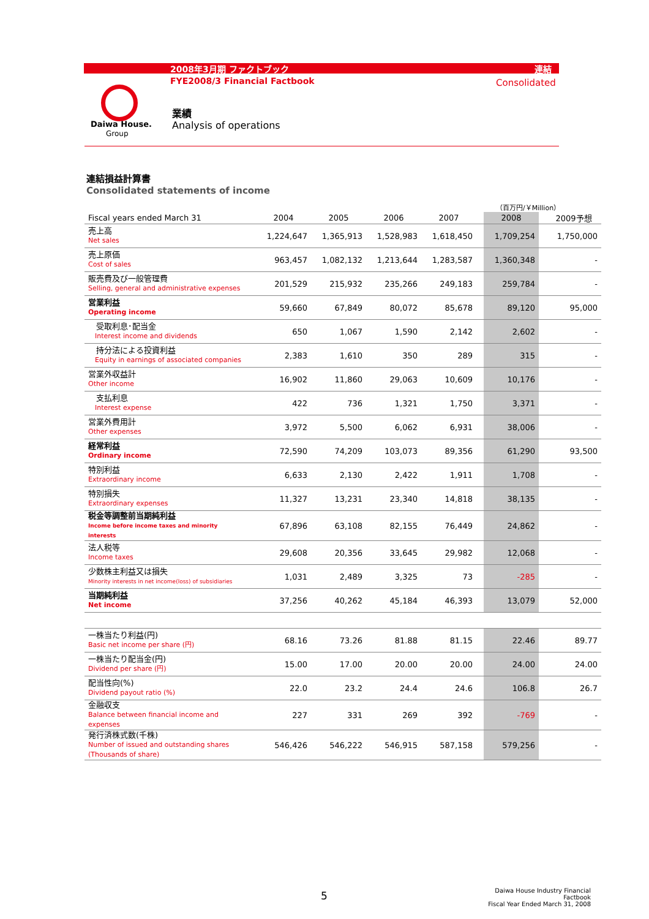2008年3月期 ファクトブック 連結
FYE2008/3 Financial Factbook Consolidated
Daiwa House.
Group
業績
Analysis of operations
連結損益計算書
Consolidated statements of income
（百万円/￥Million）
| Fiscal years ended March 31 | | 2004 | 2005 | 2006 | 2007 | | 2008 | | 2009予想 |
| 売上高 Net sales | | 1,224,647 | 1,365,913 | 1,528,983 | 1,618,450 | | 1,709,254 | | 1,750,000 |
| 売上原価 Cost of sales | | 963,457 | 1,082,132 | 1,213,644 | 1,283,587 | | 1,360,348 | | - |
| 販売費及び一般管理費 Selling, general and administrative expenses | | 201,529 | 215,932 | 235,266 | 249,183 | | 259,784 | | - |
| 営業利益 Operating income | | 59,660 | 67,849 | 80,072 | 85,678 | | 89,120 | | 95,000 |
| 受取利息･配当金 Interest income and dividends | | 650 | 1,067 | 1,590 | 2,142 | | 2,602 | | - |
| 持分法による投資利益 Equity in earnings of associated companies | | 2,383 | 1,610 | 350 | 289 | | 315 | | - |
| 営業外収益計 Other income | | 16,902 | 11,860 | 29,063 | 10,609 | | 10,176 | | - |
| 支払利息 Interest expense | | 422 | 736 | 1,321 | 1,750 | | 3,371 | | - |
| 営業外費用計 Other expenses | | 3,972 | 5,500 | 6,062 | 6,931 | | 38,006 | | - |
| 経常利益 Ordinary income | | 72,590 | 74,209 | 103,073 | 89,356 | | 61,290 | | 93,500 |
| 特別利益 Extraordinary income | | 6,633 | 2,130 | 2,422 | 1,911 | | 1,708 | | - |
| 特別損失 Extraordinary expenses | | 11,327 | 13,231 | 23,340 | 14,818 | | 38,135 | | - |
| 税金等調整前当期純利益 Income before income taxes and minority interests | | 67,896 | 63,108 | 82,155 | 76,449 | | 24,862 | | - |
| 法人税等 Income taxes | | 29,608 | 20,356 | 33,645 | 29,982 | | 12,068 | | - |
| 少数株主利益又は損失 Minority interests in net income(loss) of subsidiaries | | 1,031 | 2,489 | 3,325 | 73 | | -285 | | - |
| 当期純利益 Net income | | 37,256 | 40,262 | 45,184 | 46,393 | | 13,079 | | 52,000 |
| 一株当たり利益(円) Basic net income per share (円) | | 68.16 | 73.26 | 81.88 | 81.15 | | 22.46 | | 89.77 |
| 一株当たり配当金(円) Dividend per share (円) | | 15.00 | 17.00 | 20.00 | 20.00 | | 24.00 | | 24.00 |
| 配当性向(%) Dividend payout ratio (%) | | 22.0 | 23.2 | 24.4 | 24.6 | | 106.8 | | 26.7 |
| 金融収支 Balance between financial income and expenses | | 227 | 331 | 269 | 392 | | -769 | | - |
| 発行済株式数(千株) Number of issued and outstanding shares (Thousands of share) | | 546,426 | 546,222 | 546,915 | 587,158 | | 579,256 | | - |
5
Daiwa House Industry Financial Factbook
Fiscal Year Ended March 31, 2008